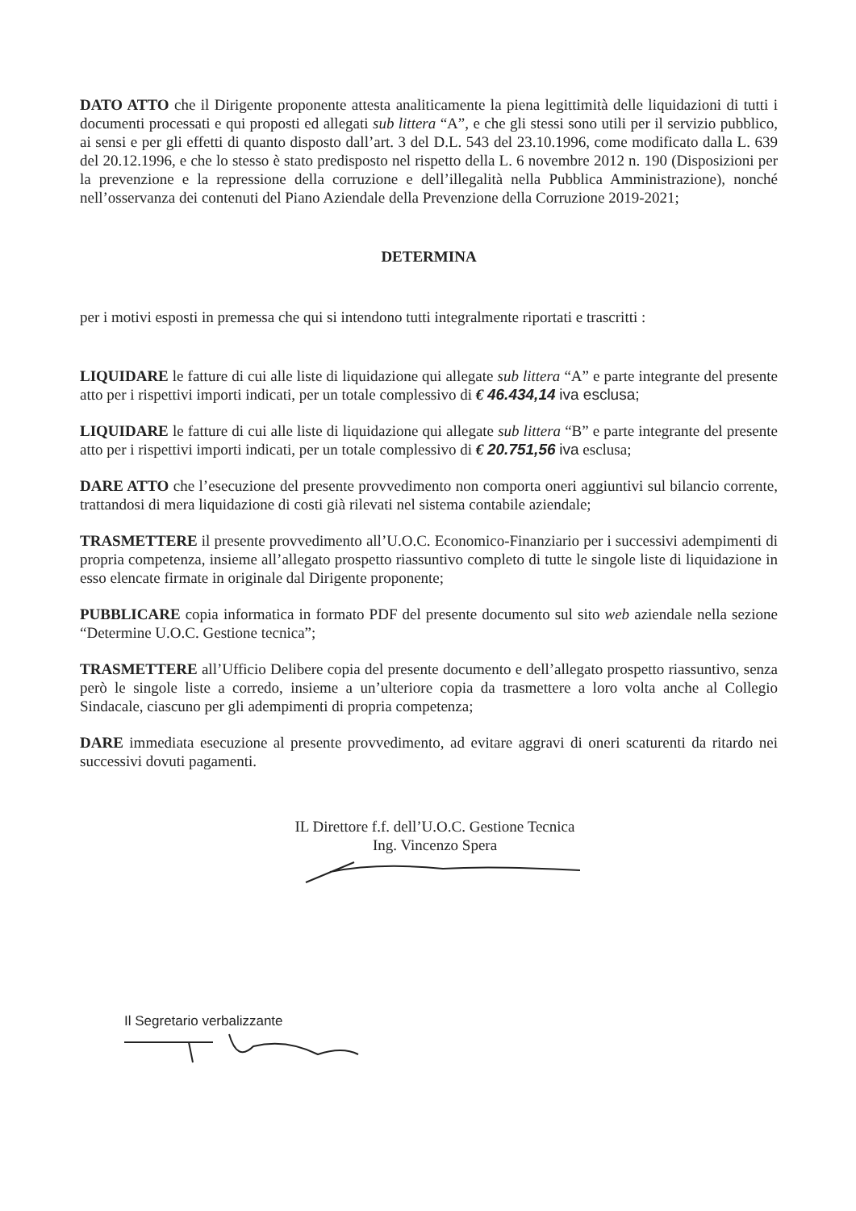DATO ATTO che il Dirigente proponente attesta analiticamente la piena legittimità delle liquidazioni di tutti i documenti processati e qui proposti ed allegati sub littera “A”, e che gli stessi sono utili per il servizio pubblico, ai sensi e per gli effetti di quanto disposto dall’art. 3 del D.L. 543 del 23.10.1996, come modificato dalla L. 639 del 20.12.1996, e che lo stesso è stato predisposto nel rispetto della L. 6 novembre 2012 n. 190 (Disposizioni per la prevenzione e la repressione della corruzione e dell’illegalità nella Pubblica Amministrazione), nonché nell’osservanza dei contenuti del Piano Aziendale della Prevenzione della Corruzione 2019-2021;
DETERMINA
per i motivi esposti in premessa che qui si intendono tutti integralmente riportati e trascritti :
LIQUIDARE le fatture di cui alle liste di liquidazione qui allegate sub littera “A” e parte integrante del presente atto per i rispettivi importi indicati, per un totale complessivo di € 46.434,14 iva esclusa;
LIQUIDARE le fatture di cui alle liste di liquidazione qui allegate sub littera “B” e parte integrante del presente atto per i rispettivi importi indicati, per un totale complessivo di € 20.751,56 iva esclusa;
DARE ATTO che l’esecuzione del presente provvedimento non comporta oneri aggiuntivi sul bilancio corrente, trattandosi di mera liquidazione di costi già rilevati nel sistema contabile aziendale;
TRASMETTERE il presente provvedimento all’U.O.C. Economico-Finanziario per i successivi adempimenti di propria competenza, insieme all’allegato prospetto riassuntivo completo di tutte le singole liste di liquidazione in esso elencate firmate in originale dal Dirigente proponente;
PUBBLICARE copia informatica in formato PDF del presente documento sul sito web aziendale nella sezione “Determine U.O.C. Gestione tecnica”;
TRASMETTERE all’Ufficio Delibere copia del presente documento e dell’allegato prospetto riassuntivo, senza però le singole liste a corredo, insieme a un’ulteriore copia da trasmettere a loro volta anche al Collegio Sindacale, ciascuno per gli adempimenti di propria competenza;
DARE immediata esecuzione al presente provvedimento, ad evitare aggravi di oneri scaturenti da ritardo nei successivi dovuti pagamenti.
IL Direttore f.f. dell’U.O.C. Gestione Tecnica
Ing. Vincenzo Spera
Il Segretario verbalizzante